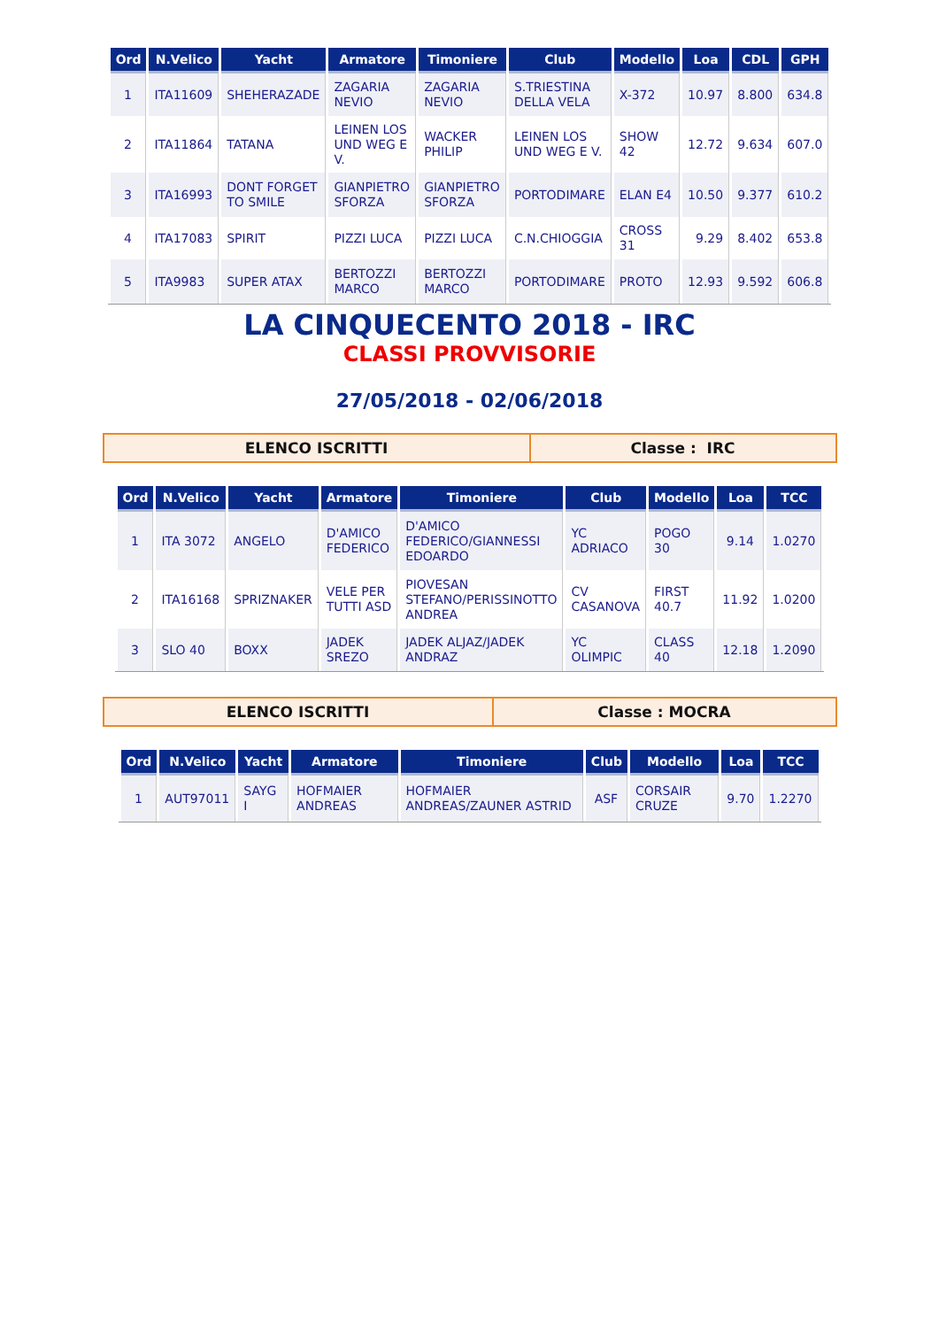| Ord | N.Velico | Yacht | Armatore | Timoniere | Club | Modello | Loa | CDL | GPH |
| --- | --- | --- | --- | --- | --- | --- | --- | --- | --- |
| 1 | ITA11609 | SHEHERAZADE | ZAGARIA NEVIO | ZAGARIA NEVIO | S.TRIESTINA DELLA VELA | X-372 | 10.97 | 8.800 | 634.8 |
| 2 | ITA11864 | TATANA | LEINEN LOS UND WEG E V. | WACKER PHILIP | LEINEN LOS UND WEG E V. | SHOW 42 | 12.72 | 9.634 | 607.0 |
| 3 | ITA16993 | DONT FORGET TO SMILE | GIANPIETRO SFORZA | GIANPIETRO SFORZA | PORTODIMARE | ELAN E4 | 10.50 | 9.377 | 610.2 |
| 4 | ITA17083 | SPIRIT | PIZZI LUCA | PIZZI LUCA | C.N.CHIOGGIA | CROSS 31 | 9.29 | 8.402 | 653.8 |
| 5 | ITA9983 | SUPER ATAX | BERTOZZI MARCO | BERTOZZI MARCO | PORTODIMARE | PROTO | 12.93 | 9.592 | 606.8 |
LA CINQUECENTO 2018 - IRC
CLASSI PROVVISORIE
27/05/2018 - 02/06/2018
ELENCO ISCRITTI Classe : IRC
| Ord | N.Velico | Yacht | Armatore | Timoniere | Club | Modello | Loa | TCC |
| --- | --- | --- | --- | --- | --- | --- | --- | --- |
| 1 | ITA 3072 | ANGELO | D'AMICO FEDERICO | D'AMICO FEDERICO/GIANNESSI EDOARDO | YC ADRIACO | POGO 30 | 9.14 | 1.0270 |
| 2 | ITA16168 | SPRIZNAKER | VELE PER TUTTI ASD | PIOVESAN STEFANO/PERISSINOTTO ANDREA | CV CASANOVA | FIRST 40.7 | 11.92 | 1.0200 |
| 3 | SLO 40 | BOXX | JADEK SREZO | JADEK ALJAZ/JADEK ANDRAZ | YC OLIMPIC | CLASS 40 | 12.18 | 1.2090 |
ELENCO ISCRITTI Classe : MOCRA
| Ord | N.Velico | Yacht | Armatore | Timoniere | Club | Modello | Loa | TCC |
| --- | --- | --- | --- | --- | --- | --- | --- | --- |
| 1 | AUT97011 | SAYG I | HOFMAIER ANDREAS | HOFMAIER ANDREAS/ZAUNER ASTRID | ASF | CORSAIR CRUZE | 9.70 | 1.2270 |